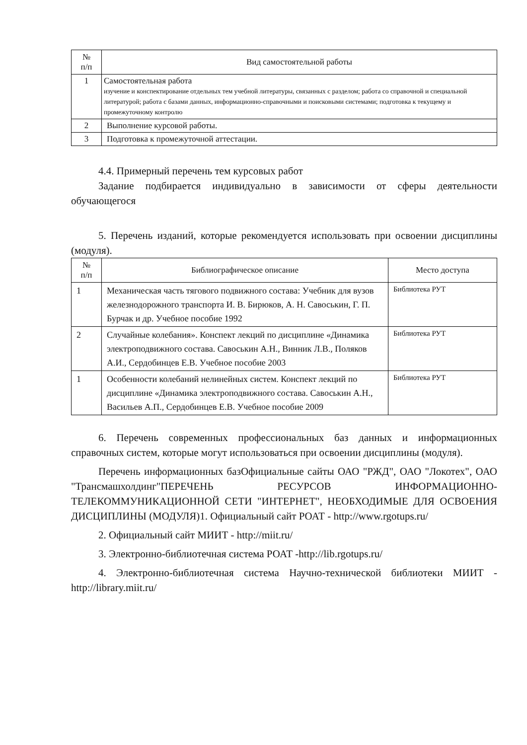| № п/п | Вид самостоятельной работы |
| --- | --- |
| 1 | Самостоятельная работа изучение и конспектирование отдельных тем учебной литературы, связанных с разделом; работа со справочной и специальной литературой; работа с базами данных, информационно-справочными и поисковыми системами; подготовка к текущему и промежуточному контролю |
| 2 | Выполнение курсовой работы. |
| 3 | Подготовка к промежуточной аттестации. |
4.4. Примерный перечень тем курсовых работ
Задание подбирается индивидуально в зависимости от сферы деятельности обучающегося
5. Перечень изданий, которые рекомендуется использовать при освоении дисциплины (модуля).
| № п/п | Библиографическое описание | Место доступа |
| --- | --- | --- |
| 1 | Механическая часть тягового подвижного состава: Учебник для вузов железнодорожного транспорта И. В. Бирюков, А. Н. Савоськин, Г. П. Бурчак и др. Учебное пособие 1992 | Библиотека РУТ |
| 2 | Случайные колебания». Конспект лекций по дисциплине «Динамика электроподвижного состава. Савоськин А.Н., Винник Л.В., Поляков А.И., Сердобинцев Е.В. Учебное пособие 2003 | Библиотека РУТ |
| 1 | Особенности колебаний нелинейных систем. Конспект лекций по дисциплине «Динамика электроподвижного состава. Савоськин А.Н., Васильев А.П., Сердобинцев Е.В. Учебное пособие 2009 | Библиотека РУТ |
6. Перечень современных профессиональных баз данных и информационных справочных систем, которые могут использоваться при освоении дисциплины (модуля).
Перечень информационных базОфициальные сайты ОАО "РЖД", ОАО "Локотех", ОАО "Трансмашхолдинг"ПЕРЕЧЕНЬ РЕСУРСОВ ИНФОРМАЦИОННО-ТЕЛЕКОММУНИКАЦИОННОЙ СЕТИ "ИНТЕРНЕТ", НЕОБХОДИМЫЕ ДЛЯ ОСВОЕНИЯ ДИСЦИПЛИНЫ (МОДУЛЯ)1. Официальный сайт РОАТ - http://www.rgotups.ru/
2. Официальный сайт МИИТ - http://miit.ru/
3. Электронно-библиотечная система РОАТ -http://lib.rgotups.ru/
4. Электронно-библиотечная система Научно-технической библиотеки МИИТ - http://library.miit.ru/